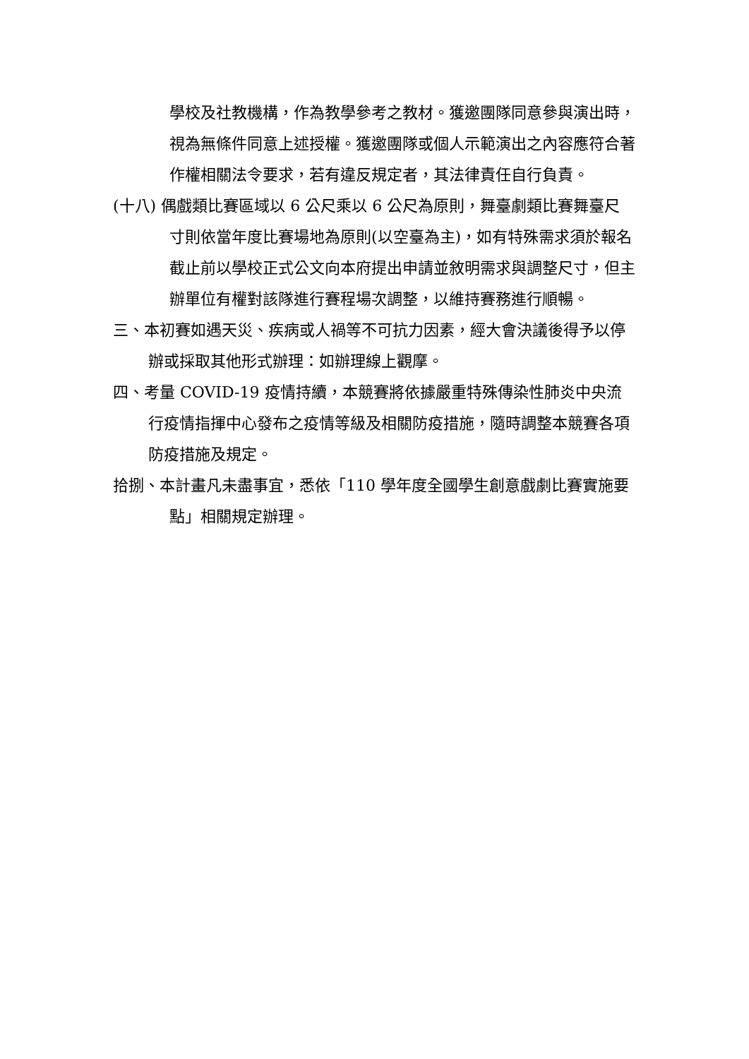學校及社教機構，作為教學參考之教材。獲邀團隊同意參與演出時，視為無條件同意上述授權。獲邀團隊或個人示範演出之內容應符合著作權相關法令要求，若有違反規定者，其法律責任自行負責。
(十八) 偶戲類比賽區域以 6 公尺乘以 6 公尺為原則，舞臺劇類比賽舞臺尺寸則依當年度比賽場地為原則(以空臺為主)，如有特殊需求須於報名截止前以學校正式公文向本府提出申請並敘明需求與調整尺寸，但主辦單位有權對該隊進行賽程場次調整，以維持賽務進行順暢。
三、本初賽如遇天災、疾病或人禍等不可抗力因素，經大會決議後得予以停辦或採取其他形式辦理：如辦理線上觀摩。
四、考量 COVID-19 疫情持續，本競賽將依據嚴重特殊傳染性肺炎中央流行疫情指揮中心發布之疫情等級及相關防疫措施，隨時調整本競賽各項防疫措施及規定。
拾捌、本計畫凡未盡事宜，悉依「110 學年度全國學生創意戲劇比賽實施要點」相關規定辦理。